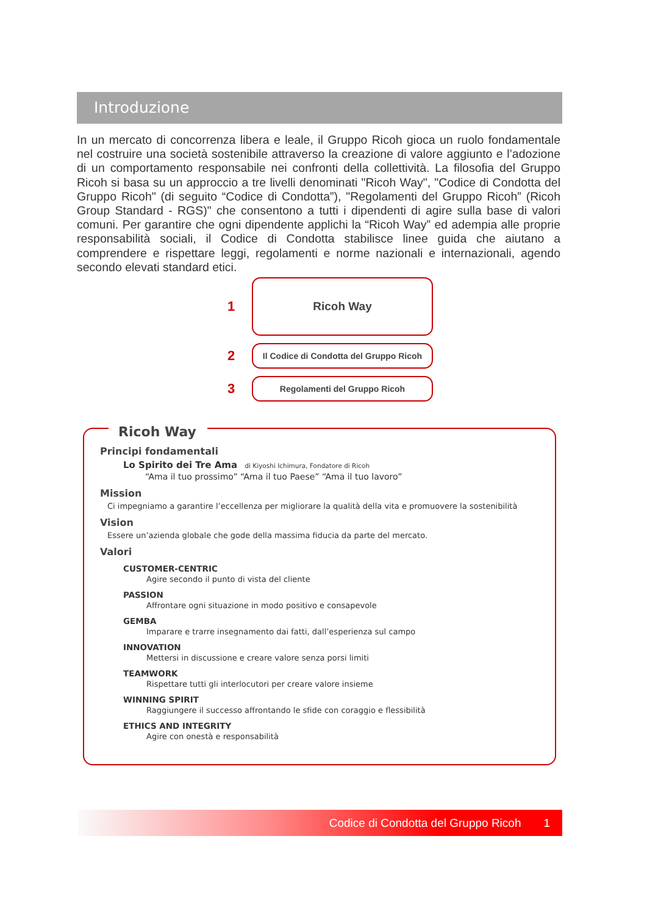Introduzione
In un mercato di concorrenza libera e leale, il Gruppo Ricoh gioca un ruolo fondamentale nel costruire una società sostenibile attraverso la creazione di valore aggiunto e l’adozione di un comportamento responsabile nei confronti della collettività. La filosofia del Gruppo Ricoh si basa su un approccio a tre livelli denominati "Ricoh Way", "Codice di Condotta del Gruppo Ricoh" (di seguito “Codice di Condotta”), "Regolamenti del Gruppo Ricoh” (Ricoh Group Standard - RGS)" che consentono a tutti i dipendenti di agire sulla base di valori comuni. Per garantire che ogni dipendente applichi la “Ricoh Way” ed adempia alle proprie responsabilità sociali, il Codice di Condotta stabilisce linee guida che aiutano a comprendere e rispettare leggi, regolamenti e norme nazionali e internazionali, agendo secondo elevati standard etici.
1
Ricoh Way
2
Il Codice di Condotta del Gruppo Ricoh
3
Regolamenti del Gruppo Ricoh
Ricoh Way
Principi fondamentali
Lo Spirito dei Tre Ama di Kiyoshi Ichimura, Fondatore di Ricoh
“Ama il tuo prossimo” “Ama il tuo Paese” “Ama il tuo lavoro”
Mission
Ci impegniamo a garantire l’eccellenza per migliorare la qualità della vita e promuovere la sostenibilità
Vision
Essere un’azienda globale che gode della massima fiducia da parte del mercato.
Valori
CUSTOMER-CENTRIC
Agire secondo il punto di vista del cliente
PASSION
Affrontare ogni situazione in modo positivo e consapevole
GEMBA
Imparare e trarre insegnamento dai fatti, dall’esperienza sul campo
INNOVATION
Mettersi in discussione e creare valore senza porsi limiti
TEAMWORK
Rispettare tutti gli interlocutori per creare valore insieme
WINNING SPIRIT
Raggiungere il successo affrontando le sfide con coraggio e flessibilità
ETHICS AND INTEGRITY
Agire con onestà e responsabilità
Codice di Condotta del Gruppo Ricoh 1